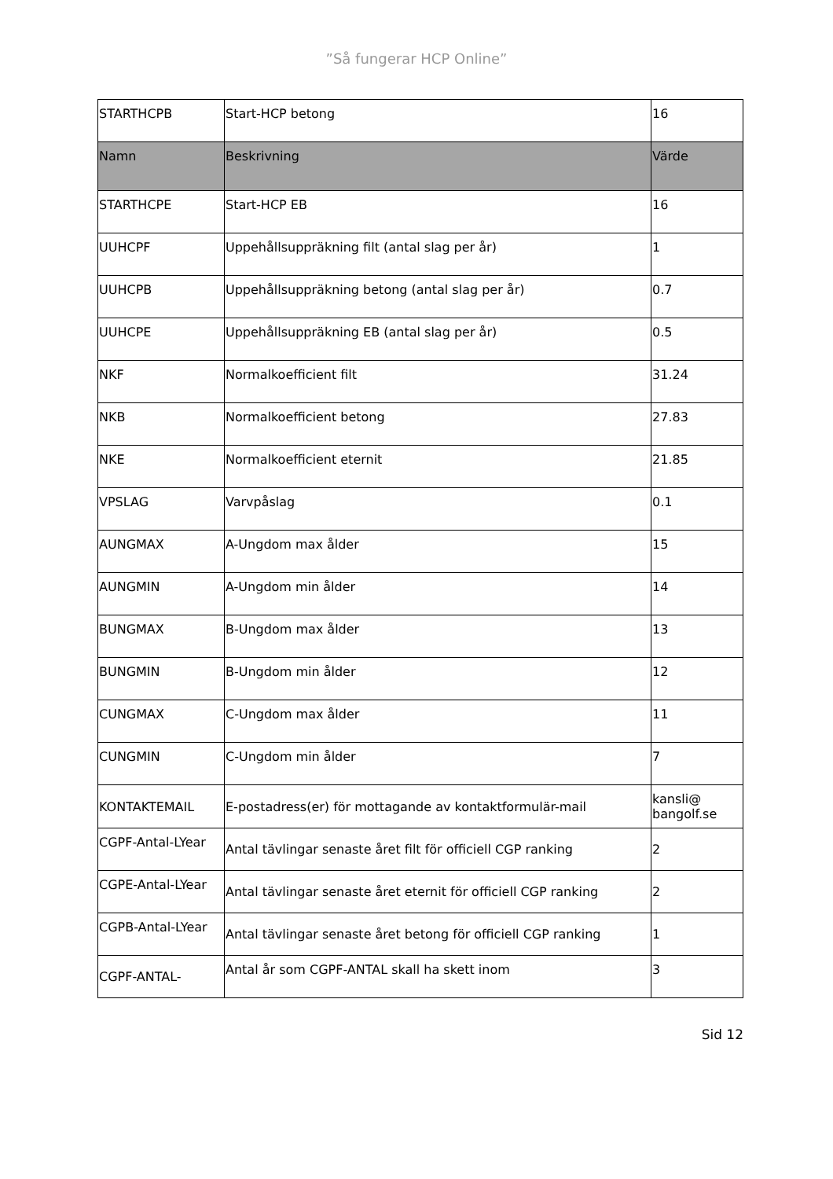”Så fungerar HCP Online”
| STARTHCPB | Start-HCP betong | 16 |
| Namn | Beskrivning | Värde |
| STARTHCPE | Start-HCP EB | 16 |
| UUHCPF | Uppehållsuppräkning filt (antal slag per år) | 1 |
| UUHCPB | Uppehållsuppräkning betong (antal slag per år) | 0.7 |
| UUHCPE | Uppehållsuppräkning EB (antal slag per år) | 0.5 |
| NKF | Normalkoefficient filt | 31.24 |
| NKB | Normalkoefficient betong | 27.83 |
| NKE | Normalkoefficient eternit | 21.85 |
| VPSLAG | Varvpåslag | 0.1 |
| AUNGMAX | A-Ungdom max ålder | 15 |
| AUNGMIN | A-Ungdom min ålder | 14 |
| BUNGMAX | B-Ungdom max ålder | 13 |
| BUNGMIN | B-Ungdom min ålder | 12 |
| CUNGMAX | C-Ungdom max ålder | 11 |
| CUNGMIN | C-Ungdom min ålder | 7 |
| KONTAKTEMAIL | E-postadress(er) för mottagande av kontaktformulär-mail | kansli@ bangolf.se |
| CGPF-Antal-LYear | Antal tävlingar senaste året filt för officiell CGP ranking | 2 |
| CGPE-Antal-LYear | Antal tävlingar senaste året eternit för officiell CGP ranking | 2 |
| CGPB-Antal-LYear | Antal tävlingar senaste året betong för officiell CGP ranking | 1 |
| CGPF-ANTAL- | Antal år som CGPF-ANTAL skall ha skett inom | 3 |
Sid 12